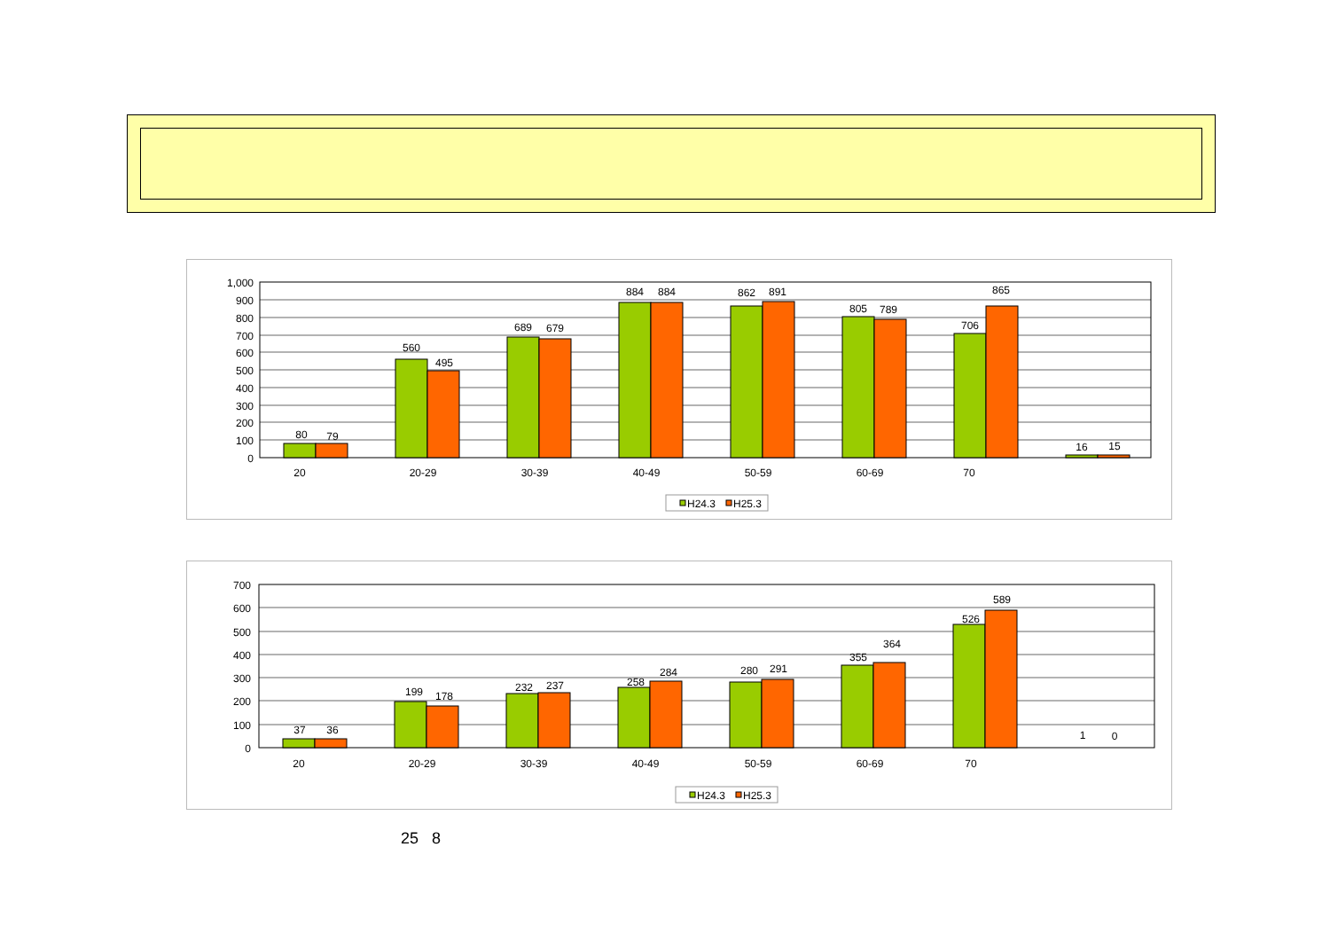1,000
900
800
700
600
500
400
300
200
100
0
80
79
560
495
689
679
884
884
862
891
805
789
706
865
16
15
20
20-29
30-39
40-49
50-59
60-69
70
H24.3
H25.3
700
600
500
400
300
200
100
0
37
36
199
178
232
237
258
284
280
291
355
364
526
589
1
0
20
20-29
30-39
40-49
50-59
60-69
70
H24.3
H25.3
25 8